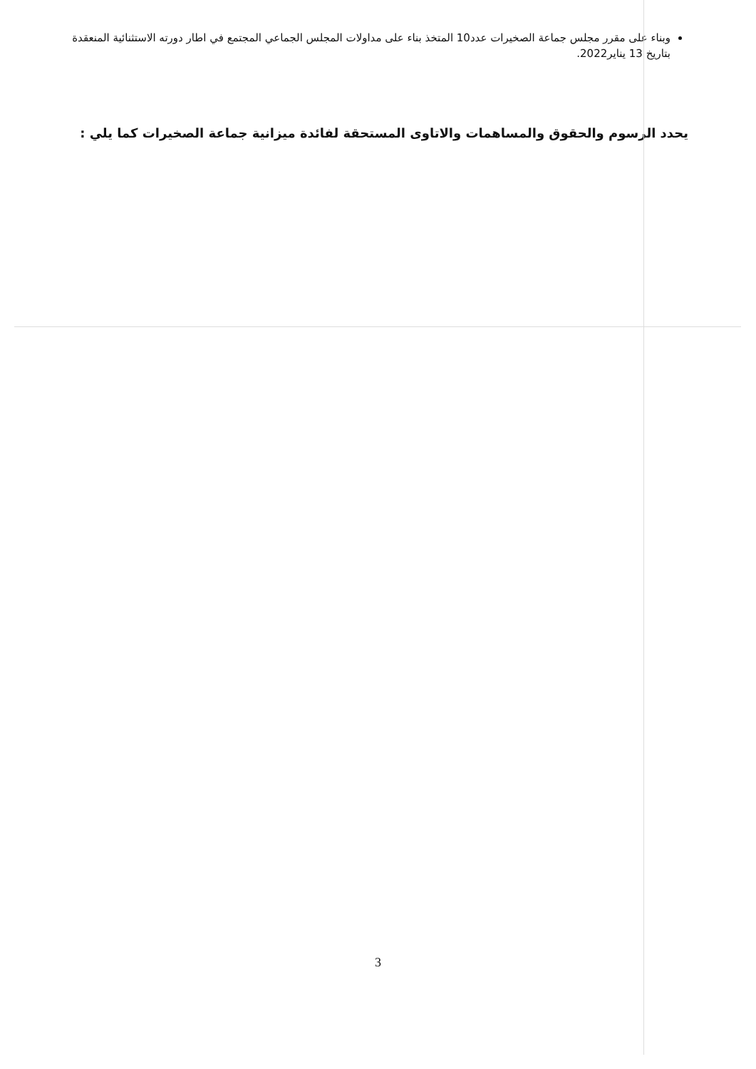وبناء على مقرر مجلس جماعة الصخيرات عدد10 المتخذ بناء على مداولات المجلس الجماعي المجتمع في اطار دورته الاستثنائية المنعقدة بتاريخ 13 يناير2022.
يحدد الرسوم والحقوق والمساهمات والاتاوى المستحقة لفائدة ميزانية جماعة الصخيرات كما يلي :
3